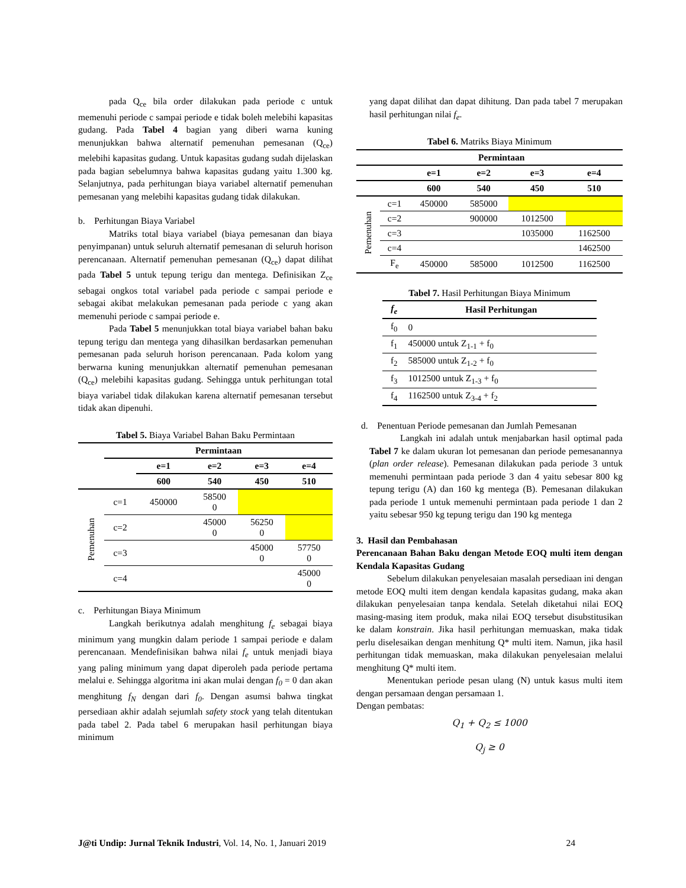pada Q<sub>ce</sub> bila order dilakukan pada periode c untuk memenuhi periode c sampai periode e tidak boleh melebihi kapasitas gudang. Pada Tabel 4 bagian yang diberi warna kuning menunjukkan bahwa alternatif pemenuhan pemesanan (Q<sub>ce</sub>) melebihi kapasitas gudang. Untuk kapasitas gudang sudah dijelaskan pada bagian sebelumnya bahwa kapasitas gudang yaitu 1.300 kg. Selanjutnya, pada perhitungan biaya variabel alternatif pemenuhan pemesanan yang melebihi kapasitas gudang tidak dilakukan.
b. Perhitungan Biaya Variabel
Matriks total biaya variabel (biaya pemesanan dan biaya penyimpanan) untuk seluruh alternatif pemesanan di seluruh horison perencanaan. Alternatif pemenuhan pemesanan (Q<sub>ce</sub>) dapat dilihat pada Tabel 5 untuk tepung terigu dan mentega. Definisikan Z<sub>ce</sub> sebagai ongkos total variabel pada periode c sampai periode e sebagai akibat melakukan pemesanan pada periode c yang akan memenuhi periode c sampai periode e.
Pada Tabel 5 menunjukkan total biaya variabel bahan baku tepung terigu dan mentega yang dihasilkan berdasarkan pemenuhan pemesanan pada seluruh horison perencanaan. Pada kolom yang berwarna kuning menunjukkan alternatif pemenuhan pemesanan (Q<sub>ce</sub>) melebihi kapasitas gudang. Sehingga untuk perhitungan total biaya variabel tidak dilakukan karena alternatif pemesanan tersebut tidak akan dipenuhi.
Tabel 5. Biaya Variabel Bahan Baku Permintaan
| | Permintaan | | | | |
| | | e=1 | e=2 | e=3 | e=4 |
| | | 600 | 540 | 450 | 510 |
| Pemenuhan | c=1 | 450000 | 58500 0 | | |
| | c=2 | | 45000 0 | 56250 0 | |
| | c=3 | | | 45000 0 | 57750 0 |
| | c=4 | | | | 45000 0 |
c. Perhitungan Biaya Minimum
Langkah berikutnya adalah menghitung f<sub>e</sub> sebagai biaya minimum yang mungkin dalam periode 1 sampai periode e dalam perencanaan. Mendefinisikan bahwa nilai f<sub>e</sub> untuk menjadi biaya yang paling minimum yang dapat diperoleh pada periode pertama melalui e. Sehingga algoritma ini akan mulai dengan f<sub>0</sub> = 0 dan akan menghitung f<sub>N</sub> dengan dari f<sub>0</sub>. Dengan asumsi bahwa tingkat persediaan akhir adalah sejumlah safety stock yang telah ditentukan pada tabel 2. Pada tabel 6 merupakan hasil perhitungan biaya minimum
yang dapat dilihat dan dapat dihitung. Dan pada tabel 7 merupakan hasil perhitungan nilai f<sub>e</sub>.
Tabel 6. Matriks Biaya Minimum
| | Permintaan | | | | |
| | | e=1 | e=2 | e=3 | e=4 |
| | | 600 | 540 | 450 | 510 |
| Pemenuhan | c=1 | 450000 | 585000 | | |
| | c=2 | | 900000 | 1012500 | |
| | c=3 | | | 1035000 | 1162500 |
| | c=4 | | | | 1462500 |
| | F<sub>e</sub> | 450000 | 585000 | 1012500 | 1162500 |
Tabel 7. Hasil Perhitungan Biaya Minimum
| f<sub>e</sub> | Hasil Perhitungan |
| --- | --- |
| f<sub>0</sub> | 0 |
| f<sub>1</sub> | 450000 untuk Z<sub>1-1</sub> + f<sub>0</sub> |
| f<sub>2</sub> | 585000 untuk Z<sub>1-2</sub> + f<sub>0</sub> |
| f<sub>3</sub> | 1012500 untuk Z<sub>1-3</sub> + f<sub>0</sub> |
| f<sub>4</sub> | 1162500 untuk Z<sub>3-4</sub> + f<sub>2</sub> |
d. Penentuan Periode pemesanan dan Jumlah Pemesanan
Langkah ini adalah untuk menjabarkan hasil optimal pada Tabel 7 ke dalam ukuran lot pemesanan dan periode pemesanannya (plan order release). Pemesanan dilakukan pada periode 3 untuk memenuhi permintaan pada periode 3 dan 4 yaitu sebesar 800 kg tepung terigu (A) dan 160 kg mentega (B). Pemesanan dilakukan pada periode 1 untuk memenuhi permintaan pada periode 1 dan 2 yaitu sebesar 950 kg tepung terigu dan 190 kg mentega
3. Hasil dan Pembahasan
Perencanaan Bahan Baku dengan Metode EOQ multi item dengan Kendala Kapasitas Gudang
Sebelum dilakukan penyelesaian masalah persediaan ini dengan metode EOQ multi item dengan kendala kapasitas gudang, maka akan dilakukan penyelesaian tanpa kendala. Setelah diketahui nilai EOQ masing-masing item produk, maka nilai EOQ tersebut disubstitusikan ke dalam konstrain. Jika hasil perhitungan memuaskan, maka tidak perlu diselesaikan dengan menhitung Q* multi item. Namun, jika hasil perhitungan tidak memuaskan, maka dilakukan penyelesaian melalui menghitung Q* multi item.
Menentukan periode pesan ulang (N) untuk kasus multi item dengan persamaan dengan persamaan 1.
Dengan pembatas:
Q<sub>1</sub> + Q<sub>2</sub> ≤ 1000
Q<sub>j</sub> ≥ 0
J@ti Undip: Jurnal Teknik Industri, Vol. 14, No. 1, Januari 2019 24